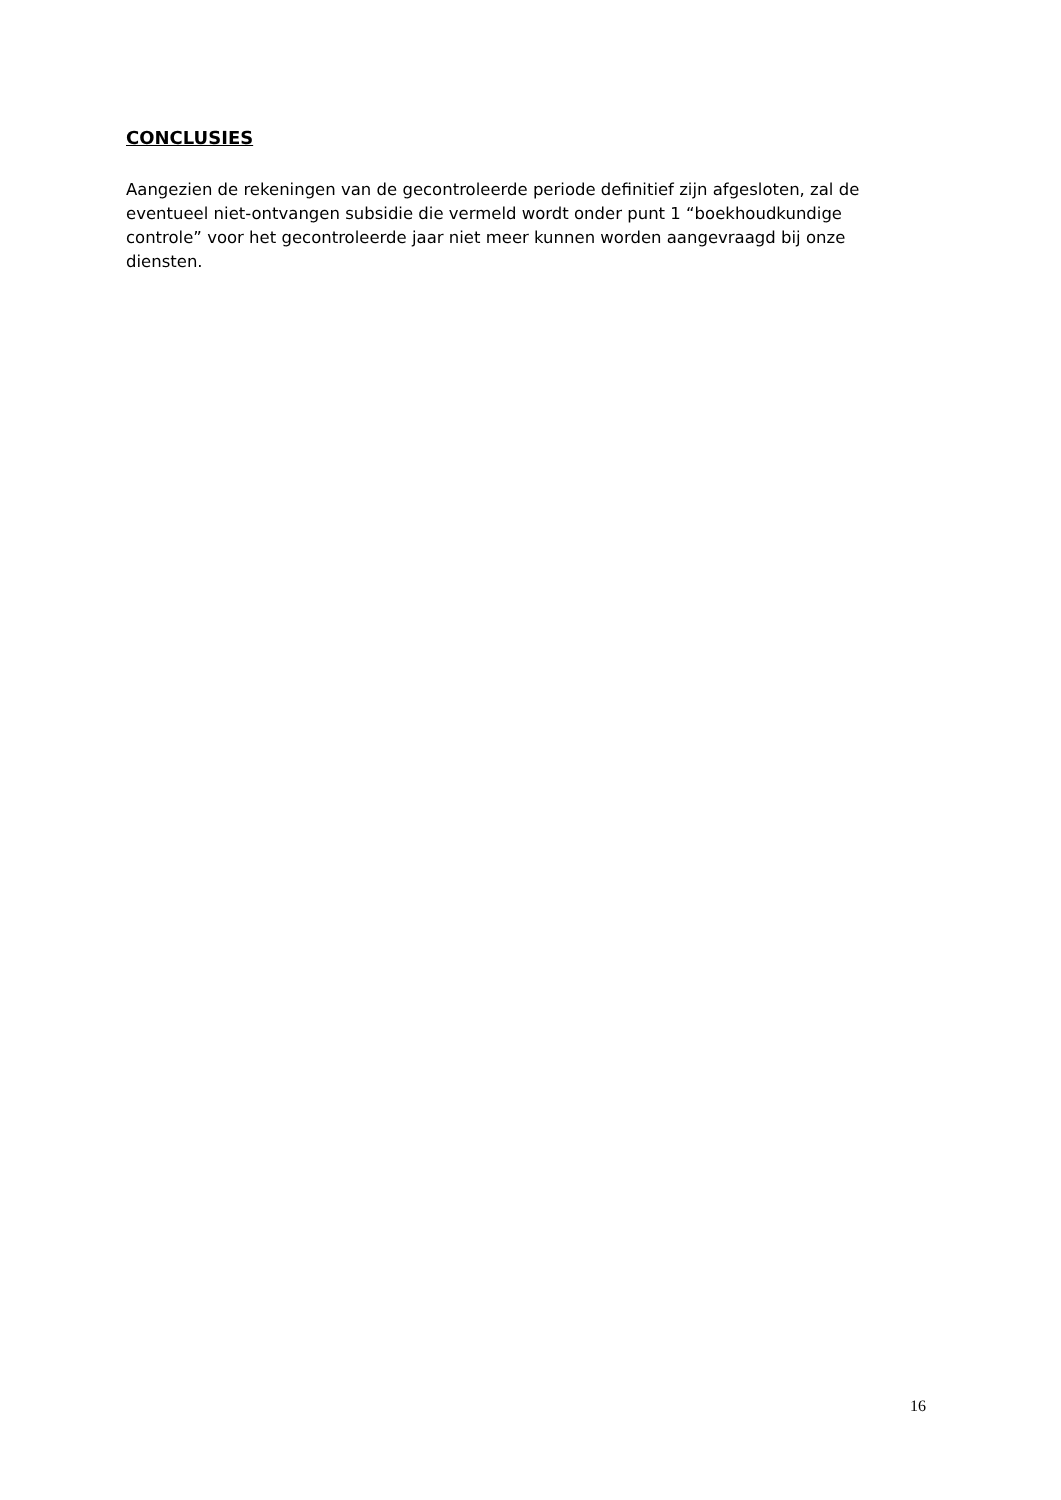CONCLUSIES
Aangezien de rekeningen van de gecontroleerde periode definitief zijn afgesloten, zal de eventueel niet-ontvangen subsidie die vermeld wordt onder punt 1 “boekhoudkundige controle” voor het gecontroleerde jaar niet meer kunnen worden aangevraagd bij onze diensten.
16